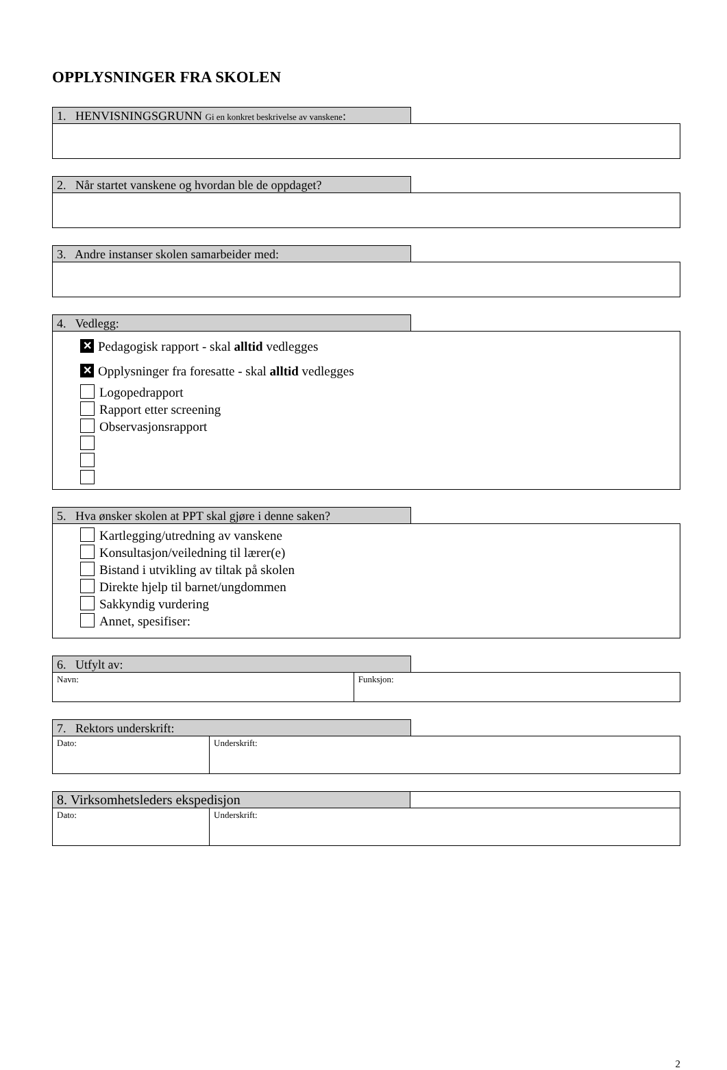OPPLYSNINGER FRA SKOLEN
1. HENVISNINGSGRUNN Gi en konkret beskrivelse av vanskene:
2. Når startet vanskene og hvordan ble de oppdaget?
3. Andre instanser skolen samarbeider med:
4. Vedlegg:
✕ Pedagogisk rapport - skal alltid vedlegges
✕ Opplysninger fra foresatte - skal alltid vedlegges
Logopedrapport
Rapport etter screening
Observasjonsrapport
5. Hva ønsker skolen at PPT skal gjøre i denne saken?
Kartlegging/utredning av vanskene
Konsultasjon/veiledning til lærer(e)
Bistand i utvikling av tiltak på skolen
Direkte hjelp til barnet/ungdommen
Sakkyndig vurdering
Annet, spesifiser:
6. Utfylt av:
| Navn: | Funksjon: |
7. Rektors underskrift:
| Dato: | Underskrift: |
| 8. Virksomhetsleders ekspedisjon | |
| Dato: | Underskrift: |
2